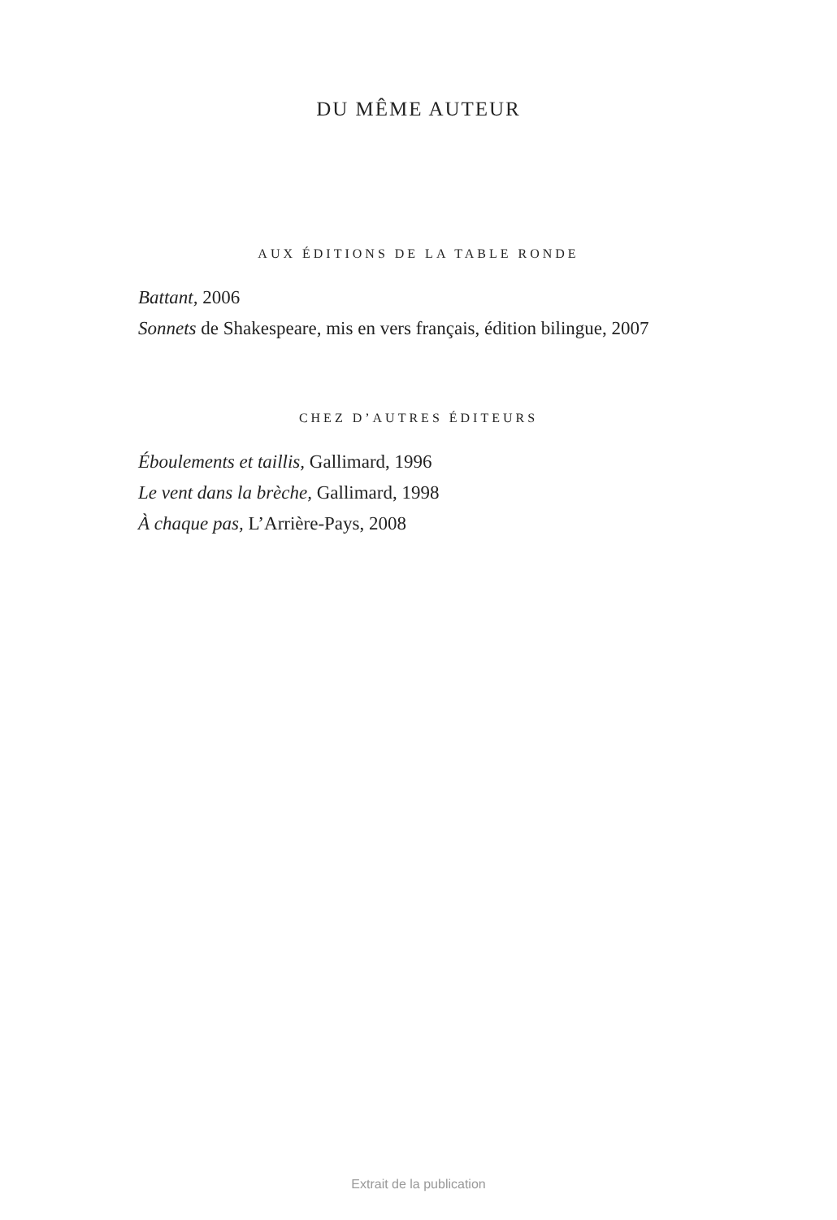DU MÊME AUTEUR
AUX ÉDITIONS DE LA TABLE RONDE
Battant, 2006
Sonnets de Shakespeare, mis en vers français, édition bilingue, 2007
CHEZ D’AUTRES ÉDITEURS
Éboulements et taillis, Gallimard, 1996
Le vent dans la brèche, Gallimard, 1998
À chaque pas, L’Arrière-Pays, 2008
Extrait de la publication